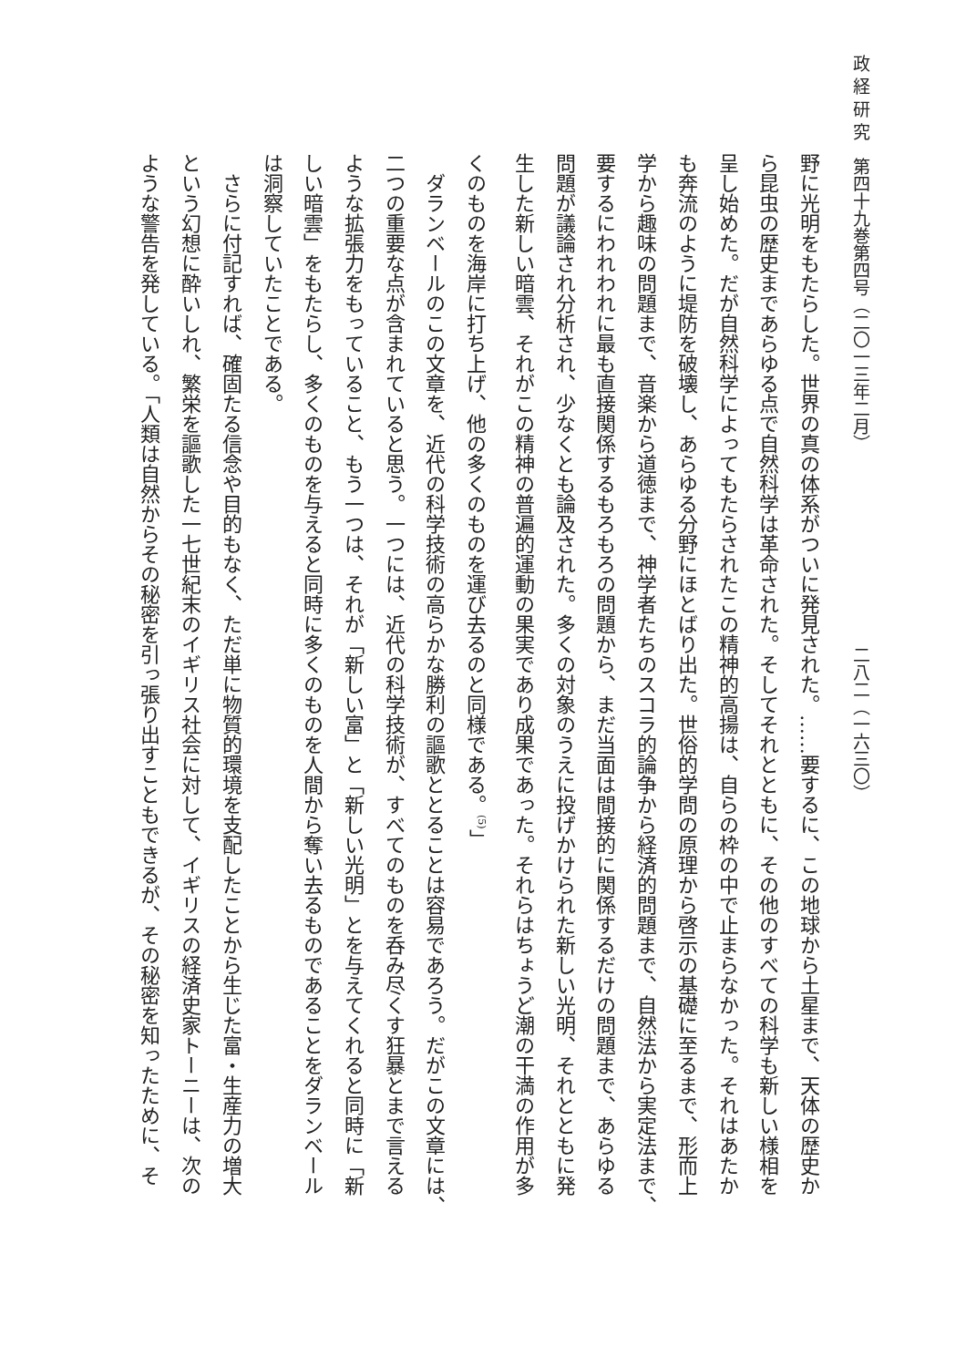政 経 研 究　第四十九巻第四号（二〇一三年二月） 二八二（一六三〇）
野に光明をもたらした。世界の真の体系がついに発見された。……要するに、この地球から土星まで、天体の歴史か
ら昆虫の歴史まであらゆる点で自然科学は革命された。そしてそれとともに、その他のすべての科学も新しい様相を
呈し始めた。だが自然科学によってもたらされたこの精神的高揚は、自らの枠の中で止まらなかった。それはあたか
も奔流のように堤防を破壊し、あらゆる分野にほとばり出た。世俗的学問の原理から啓示の基礎に至るまで、形而上
学から趣味の問題まで、音楽から道徳まで、神学者たちのスコラ的論争から経済的問題まで、自然法から実定法まで、
要するにわれわれに最も直接関係するもろもろの問題から、まだ当面は間接的に関係するだけの問題まで、あらゆる
問題が議論され分析され、少なくとも論及された。多くの対象のうえに投げかけられた新しい光明、それとともに発
生した新しい暗雲、それがこの精神の普遍的運動の果実であり成果であった。それらはちょうど潮の干満の作用が多
くのものを海岸に打ち上げ、他の多くのものを運び去るのと同様である。<sup>(5)</sup>」
　ダランベールのこの文章を、近代の科学技術の高らかな勝利の謳歌ととることは容易であろう。だがこの文章には、
二つの重要な点が含まれていると思う。一つには、近代の科学技術が、すべてのものを呑み尽くす狂暴とまで言える
ような拡張力をもっていること、もう一つは、それが「新しい富」と「新しい光明」とを与えてくれると同時に「新
しい暗雲」をもたらし、多くのものを与えると同時に多くのものを人間から奪い去るものであることをダランベール
は洞察していたことである。
　さらに付記すれば、確固たる信念や目的もなく、ただ単に物質的環境を支配したことから生じた富・生産力の増大
という幻想に酔いしれ、繁栄を謳歌した一七世紀末のイギリス社会に対して、イギリスの経済史家トーニーは、次の
ような警告を発している。「人類は自然からその秘密を引っ張り出すこともできるが、その秘密を知ったために、そ